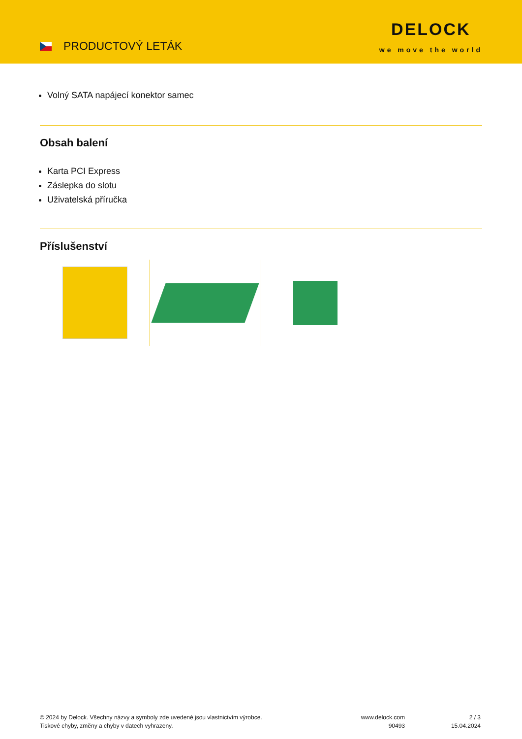PRODUCTOVÝ LETÁK
DELOCK
we move the world
Volný SATA napájecí konektor samec
Obsah balení
Karta PCI Express
Záslepka do slotu
Uživatelská příručka
Příslušenství
© 2024 by Delock. Všechny názvy a symboly zde uvedené jsou vlastnictvím výrobce.
Tiskové chyby, změny a chyby v datech vyhrazeny.
www.delock.com
90493
2 / 3
15.04.2024